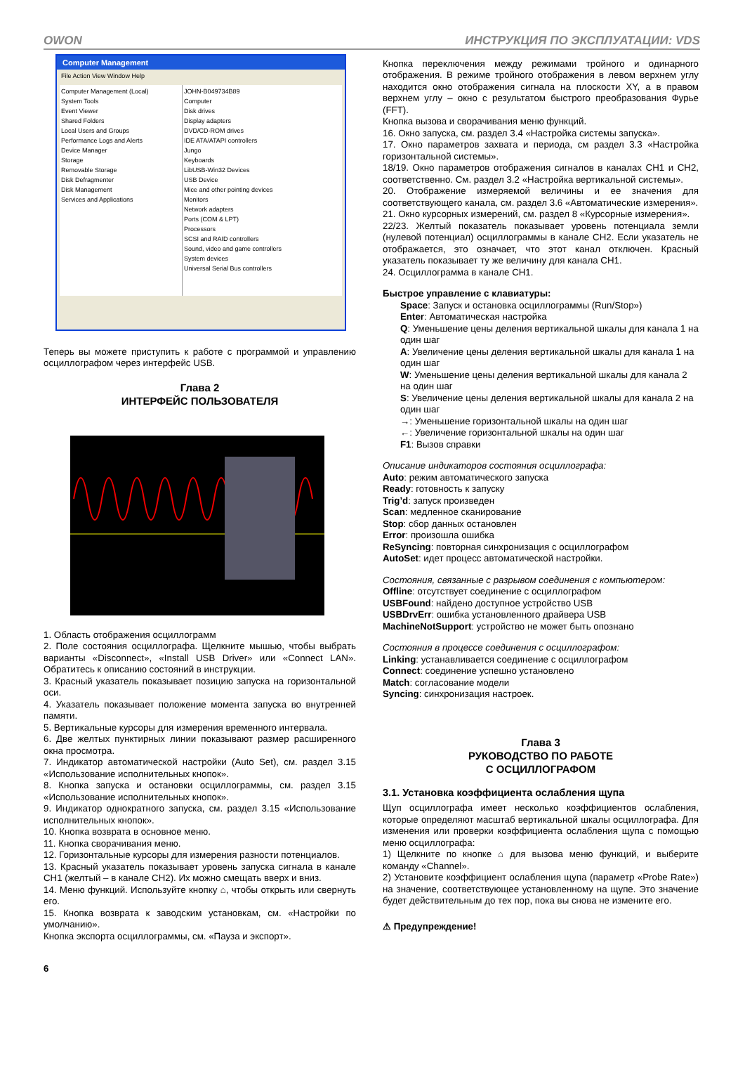OWON ИНСТРУКЦИЯ ПО ЭКСПЛУАТАЦИИ: VDS
Computer Management
File Action View Window Help
Computer Management (Local)
System Tools
Event Viewer
Shared Folders
Local Users and Groups
Performance Logs and Alerts
Device Manager
Storage
Removable Storage
Disk Defragmenter
Disk Management
Services and Applications
JOHN-B049734B89
Computer
Disk drives
Display adapters
DVD/CD-ROM drives
IDE ATA/ATAPI controllers
Jungo
Keyboards
LibUSB-Win32 Devices
USB Device
Mice and other pointing devices
Monitors
Network adapters
Ports (COM & LPT)
Processors
SCSI and RAID controllers
Sound, video and game controllers
System devices
Universal Serial Bus controllers
Теперь вы можете приступить к работе с программой и управлению осциллографом через интерфейс USB.
Глава 2
ИНТЕРФЕЙС ПОЛЬЗОВАТЕЛЯ
1. Область отображения осциллограмм
2. Поле состояния осциллографа. Щелкните мышью, чтобы выбрать варианты «Disconnect», «Install USB Driver» или «Connect LAN». Обратитесь к описанию состояний в инструкции.
3. Красный указатель показывает позицию запуска на горизонтальной оси.
4. Указатель показывает положение момента запуска во внутренней памяти.
5. Вертикальные курсоры для измерения временного интервала.
6. Две желтых пунктирных линии показывают размер расширенного окна просмотра.
7. Индикатор автоматической настройки (Auto Set), см. раздел 3.15 «Использование исполнительных кнопок».
8. Кнопка запуска и остановки осциллограммы, см. раздел 3.15 «Использование исполнительных кнопок».
9. Индикатор однократного запуска, см. раздел 3.15 «Использование исполнительных кнопок».
10. Кнопка возврата в основное меню.
11. Кнопка сворачивания меню.
12. Горизонтальные курсоры для измерения разности потенциалов.
13. Красный указатель показывает уровень запуска сигнала в канале CH1 (желтый – в канале CH2). Их можно смещать вверх и вниз.
14. Меню функций. Используйте кнопку ⌂, чтобы открыть или свернуть его.
15. Кнопка возврата к заводским установкам, см. «Настройки по умолчанию».
Кнопка экспорта осциллограммы, см. «Пауза и экспорт».
6
Кнопка переключения между режимами тройного и одинарного отображения. В режиме тройного отображения в левом верхнем углу находится окно отображения сигнала на плоскости XY, а в правом верхнем углу – окно с результатом быстрого преобразования Фурье (FFT).
Кнопка вызова и сворачивания меню функций.
16. Окно запуска, см. раздел 3.4 «Настройка системы запуска».
17. Окно параметров захвата и периода, см раздел 3.3 «Настройка горизонтальной системы».
18/19. Окно параметров отображения сигналов в каналах CH1 и CH2, соответственно. См. раздел 3.2 «Настройка вертикальной системы».
20. Отображение измеряемой величины и ее значения для соответствующего канала, см. раздел 3.6 «Автоматические измерения».
21. Окно курсорных измерений, см. раздел 8 «Курсорные измерения».
22/23. Желтый показатель показывает уровень потенциала земли (нулевой потенциал) осциллограммы в канале CH2. Если указатель не отображается, это означает, что этот канал отключен. Красный указатель показывает ту же величину для канала CH1.
24. Осциллограмма в канале CH1.
Быстрое управление с клавиатуры:
Space: Запуск и остановка осциллограммы (Run/Stop»)
Enter: Автоматическая настройка
Q: Уменьшение цены деления вертикальной шкалы для канала 1 на один шаг
A: Увеличение цены деления вертикальной шкалы для канала 1 на один шаг
W: Уменьшение цены деления вертикальной шкалы для канала 2 на один шаг
S: Увеличение цены деления вертикальной шкалы для канала 2 на один шаг
→: Уменьшение горизонтальной шкалы на один шаг
←: Увеличение горизонтальной шкалы на один шаг
F1: Вызов справки
Описание индикаторов состояния осциллографа:
Auto: режим автоматического запуска
Ready: готовность к запуску
Trig’d: запуск произведен
Scan: медленное сканирование
Stop: сбор данных остановлен
Error: произошла ошибка
ReSyncing: повторная синхронизация с осциллографом
AutoSet: идет процесс автоматической настройки.
Состояния, связанные с разрывом соединения с компьютером:
Offline: отсутствует соединение с осциллографом
USBFound: найдено доступное устройство USB
USBDrvErr: ошибка установленного драйвера USB
MachineNotSupport: устройство не может быть опознано
Состояния в процессе соединения с осциллографом:
Linking: устанавливается соединение с осциллографом
Connect: соединение успешно установлено
Match: согласование модели
Syncing: синхронизация настроек.
Глава 3
РУКОВОДСТВО ПО РАБОТЕ
С ОСЦИЛЛОГРАФОМ
3.1. Установка коэффициента ослабления щупа
Щуп осциллографа имеет несколько коэффициентов ослабления, которые определяют масштаб вертикальной шкалы осциллографа. Для изменения или проверки коэффициента ослабления щупа с помощью меню осциллографа:
1) Щелкните по кнопке ⌂ для вызова меню функций, и выберите команду «Channel».
2) Установите коэффициент ослабления щупа (параметр «Probe Rate») на значение, соответствующее установленному на щупе. Это значение будет действительным до тех пор, пока вы снова не измените его.
⚠ Предупреждение!